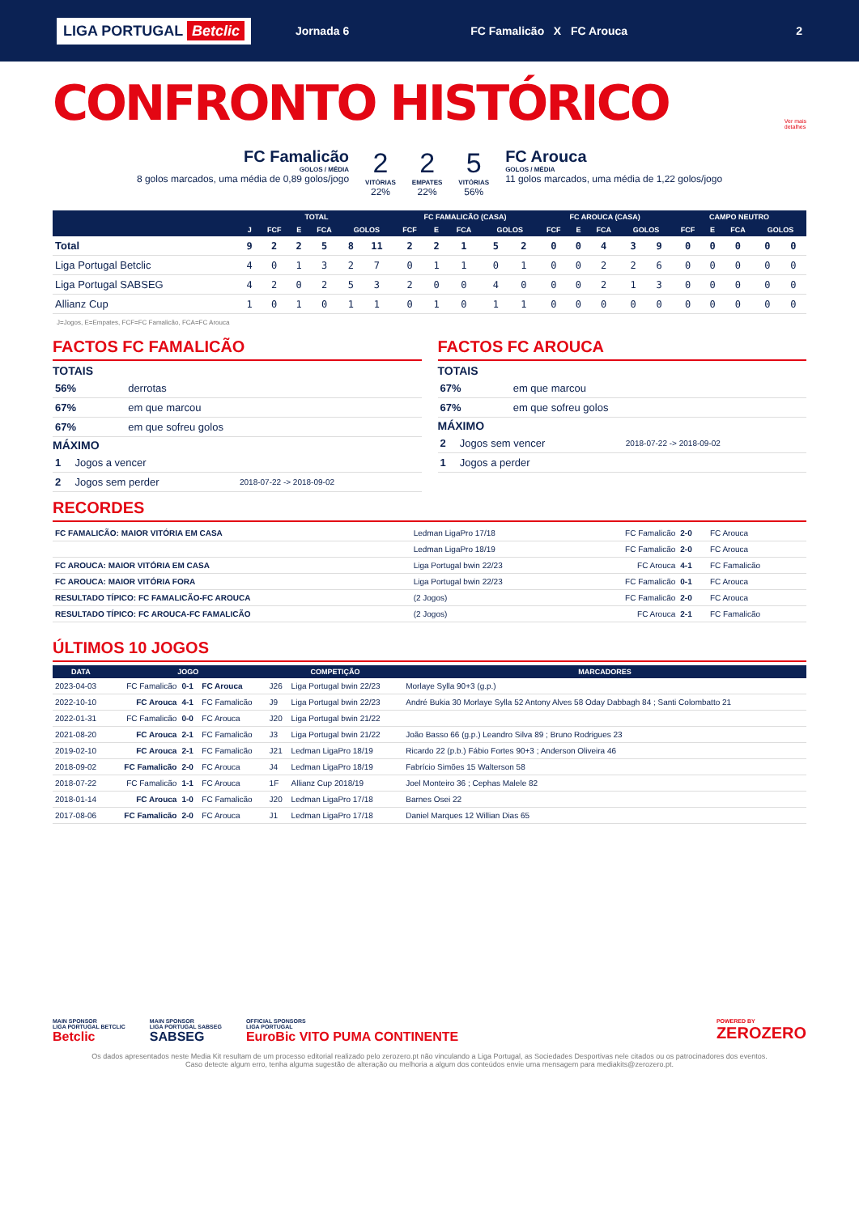LIGA PORTUGAL Betclic
Jornada 6 FC Famalicão X FC Arouca 2
CONFRONTO HISTÓRICO
Ver mais
detalhes
FC Famalicão
GOLOS / MÉDIA
8 golos marcados, uma média de 0,89 golos/jogo
2
VITÓRIAS
22%
2
EMPATES
22%
5
VITÓRIAS
56%
FC Arouca
GOLOS / MÉDIA
11 golos marcados, uma média de 1,22 golos/jogo
| | TOTAL | | | | | | FC FAMALICÃO (CASA) | | | | | FC AROUCA (CASA) | | | | | CAMPO NEUTRO | | | | |
| --- | --- | --- | --- | --- | --- | --- | --- | --- | --- | --- | --- | --- | --- | --- | --- | --- | --- | --- | --- | --- | --- |
| | J | FCF | E | FCA | GOLOS | | FCF | E | FCA | GOLOS | | FCF | E | FCA | GOLOS | | FCF | E | FCA | GOLOS | |
| Total | 9 | 2 | 2 | 5 | 8 | 11 | 2 | 2 | 1 | 5 | 2 | 0 | 0 | 4 | 3 | 9 | 0 | 0 | 0 | 0 | 0 |
| Liga Portugal Betclic | 4 | 0 | 1 | 3 | 2 | 7 | 0 | 1 | 1 | 0 | 1 | 0 | 0 | 2 | 2 | 6 | 0 | 0 | 0 | 0 | 0 |
| Liga Portugal SABSEG | 4 | 2 | 0 | 2 | 5 | 3 | 2 | 0 | 0 | 4 | 0 | 0 | 0 | 2 | 1 | 3 | 0 | 0 | 0 | 0 | 0 |
| Allianz Cup | 1 | 0 | 1 | 0 | 1 | 1 | 0 | 1 | 0 | 1 | 1 | 0 | 0 | 0 | 0 | 0 | 0 | 0 | 0 | 0 | 0 |
J=Jogos, E=Empates, FCF=FC Famalicão, FCA=FC Arouca
FACTOS FC FAMALICÃO
TOTAIS
| 56% | derrotas | |
| 67% | em que marcou | |
| 67% | em que sofreu golos | |
MÁXIMO
| 1 | Jogos a vencer | |
| 2 | Jogos sem perder | 2018-07-22 -> 2018-09-02 |
FACTOS FC AROUCA
TOTAIS
| 67% | em que marcou | |
| 67% | em que sofreu golos | |
MÁXIMO
| 2 | Jogos sem vencer | 2018-07-22 -> 2018-09-02 |
| 1 | Jogos a perder | |
RECORDES
| FC FAMALICÃO: MAIOR VITÓRIA EM CASA | Ledman LigaPro 17/18 | FC Famalicão | 2-0 | FC Arouca |
| | Ledman LigaPro 18/19 | FC Famalicão | 2-0 | FC Arouca |
| FC AROUCA: MAIOR VITÓRIA EM CASA | Liga Portugal bwin 22/23 | FC Arouca | 4-1 | FC Famalicão |
| FC AROUCA: MAIOR VITÓRIA FORA | Liga Portugal bwin 22/23 | FC Famalicão | 0-1 | FC Arouca |
| RESULTADO TÍPICO: FC FAMALICÃO-FC AROUCA | (2 Jogos) | FC Famalicão | 2-0 | FC Arouca |
| RESULTADO TÍPICO: FC AROUCA-FC FAMALICÃO | (2 Jogos) | FC Arouca | 2-1 | FC Famalicão |
ÚLTIMOS 10 JOGOS
| DATA | JOGO | | | COMPETIÇÃO | | MARCADORES |
| --- | --- | --- | --- | --- | --- | --- |
| 2023-04-03 | FC Famalicão | 0-1 | FC Arouca | J26 | Liga Portugal bwin 22/23 | Morlaye Sylla 90+3 (g.p.) |
| 2022-10-10 | FC Arouca | 4-1 | FC Famalicão | J9 | Liga Portugal bwin 22/23 | André Bukia 30 Morlaye Sylla 52 Antony Alves 58 Oday Dabbagh 84 ; Santi Colombatto 21 |
| 2022-01-31 | FC Famalicão | 0-0 | FC Arouca | J20 | Liga Portugal bwin 21/22 | |
| 2021-08-20 | FC Arouca | 2-1 | FC Famalicão | J3 | Liga Portugal bwin 21/22 | João Basso 66 (g.p.) Leandro Silva 89 ; Bruno Rodrigues 23 |
| 2019-02-10 | FC Arouca | 2-1 | FC Famalicão | J21 | Ledman LigaPro 18/19 | Ricardo 22 (p.b.) Fábio Fortes 90+3 ; Anderson Oliveira 46 |
| 2018-09-02 | FC Famalicão | 2-0 | FC Arouca | J4 | Ledman LigaPro 18/19 | Fabrício Simões 15 Walterson 58 |
| 2018-07-22 | FC Famalicão | 1-1 | FC Arouca | 1F | Allianz Cup 2018/19 | Joel Monteiro 36 ; Cephas Malele 82 |
| 2018-01-14 | FC Arouca | 1-0 | FC Famalicão | J20 | Ledman LigaPro 17/18 | Barnes Osei 22 |
| 2017-08-06 | FC Famalicão | 2-0 | FC Arouca | J1 | Ledman LigaPro 17/18 | Daniel Marques 12 Willian Dias 65 |
MAIN SPONSOR
LIGA PORTUGAL BETCLIC
Betclic
MAIN SPONSOR
LIGA PORTUGAL SABSEG
SABSEG
OFFICIAL SPONSORS
LIGA PORTUGAL
EuroBic VITO PUMA CONTINENTE
POWERED BY
ZEROZERO
Os dados apresentados neste Media Kit resultam de um processo editorial realizado pelo zerozero.pt não vinculando a Liga Portugal, as Sociedades Desportivas nele citados ou os patrocinadores dos eventos.
Caso detecte algum erro, tenha alguma sugestão de alteração ou melhoria a algum dos conteúdos envie uma mensagem para mediakits@zerozero.pt.